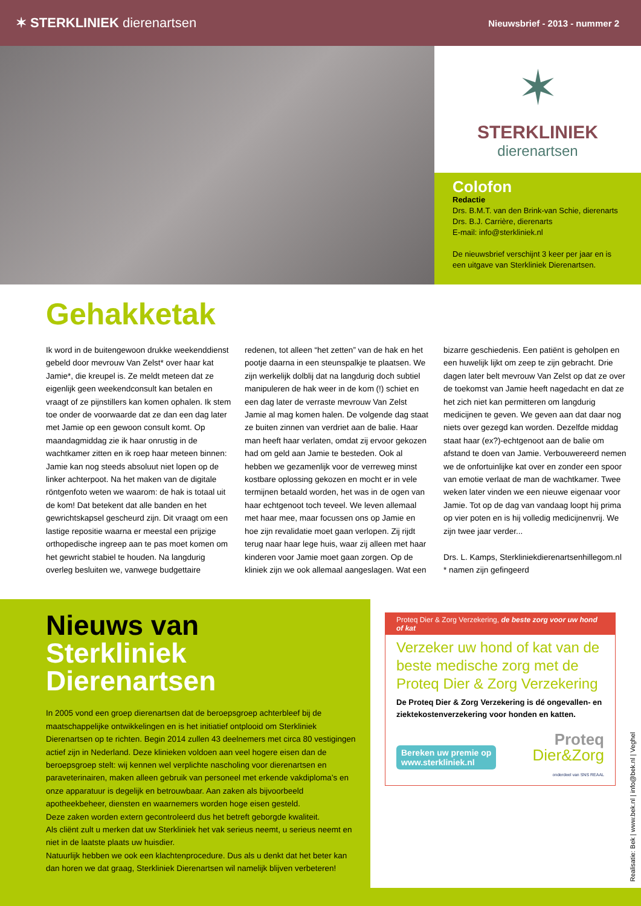✶ STERKLINIEK dierenartsen
Nieuwsbrief - 2013 - nummer 2
✶
STERKLINIEK
dierenartsen
Colofon
Redactie
Drs. B.M.T. van den Brink-van Schie, dierenarts
Drs. B.J. Carrière, dierenarts
E-mail: info@sterkliniek.nl
De nieuwsbrief verschijnt 3 keer per jaar en is een uitgave van Sterkliniek Dierenartsen.
Gehakketak
Ik word in de buitengewoon drukke weekenddienst gebeld door mevrouw Van Zelst* over haar kat Jamie*, die kreupel is. Ze meldt meteen dat ze eigenlijk geen weekendconsult kan betalen en vraagt of ze pijnstillers kan komen ophalen. Ik stem toe onder de voorwaarde dat ze dan een dag later met Jamie op een gewoon consult komt. Op maandagmiddag zie ik haar onrustig in de wachtkamer zitten en ik roep haar meteen binnen: Jamie kan nog steeds absoluut niet lopen op de linker achterpoot. Na het maken van de digitale röntgenfoto weten we waarom: de hak is totaal uit de kom! Dat betekent dat alle banden en het gewrichtskapsel gescheurd zijn. Dit vraagt om een lastige repositie waarna er meestal een prijzige orthopedische ingreep aan te pas moet komen om het gewricht stabiel te houden. Na langdurig overleg besluiten we, vanwege budgettaire redenen, tot alleen “het zetten” van de hak en het pootje daarna in een steunspalkje te plaatsen. We zijn werkelijk dolblij dat na langdurig doch subtiel manipuleren de hak weer in de kom (!) schiet en een dag later de verraste mevrouw Van Zelst Jamie al mag komen halen. De volgende dag staat ze buiten zinnen van verdriet aan de balie. Haar man heeft haar verlaten, omdat zij ervoor gekozen had om geld aan Jamie te besteden. Ook al hebben we gezamenlijk voor de verreweg minst kostbare oplossing gekozen en mocht er in vele termijnen betaald worden, het was in de ogen van haar echtgenoot toch teveel. We leven allemaal met haar mee, maar focussen ons op Jamie en hoe zijn revalidatie moet gaan verlopen. Zij rijdt terug naar haar lege huis, waar zij alleen met haar kinderen voor Jamie moet gaan zorgen. Op de kliniek zijn we ook allemaal aangeslagen. Wat een bizarre geschiedenis. Een patiënt is geholpen en een huwelijk lijkt om zeep te zijn gebracht. Drie dagen later belt mevrouw Van Zelst op dat ze over de toekomst van Jamie heeft nagedacht en dat ze het zich niet kan permitteren om langdurig medicijnen te geven. We geven aan dat daar nog niets over gezegd kan worden. Dezelfde middag staat haar (ex?)-echtgenoot aan de balie om afstand te doen van Jamie. Verbouwereerd nemen we de onfortuinlijke kat over en zonder een spoor van emotie verlaat de man de wachtkamer. Twee weken later vinden we een nieuwe eigenaar voor Jamie. Tot op de dag van vandaag loopt hij prima op vier poten en is hij volledig medicijnenvrij. We zijn twee jaar verder...
Drs. L. Kamps, Sterkliniekdierenartsenhillegom.nl
* namen zijn gefingeerd
Nieuws van
Sterkliniek Dierenartsen
In 2005 vond een groep dierenartsen dat de beroepsgroep achterbleef bij de maatschappelijke ontwikkelingen en is het initiatief ontplooid om Sterkliniek Dierenartsen op te richten. Begin 2014 zullen 43 deelnemers met circa 80 vestigingen actief zijn in Nederland. Deze klinieken voldoen aan veel hogere eisen dan de beroepsgroep stelt: wij kennen wel verplichte nascholing voor dierenartsen en paraveterinairen, maken alleen gebruik van personeel met erkende vakdiploma’s en onze apparatuur is degelijk en betrouwbaar. Aan zaken als bijvoorbeeld apotheekbeheer, diensten en waarnemers worden hoge eisen gesteld.
Deze zaken worden extern gecontroleerd dus het betreft geborgde kwaliteit.
Als cliënt zult u merken dat uw Sterkliniek het vak serieus neemt, u serieus neemt en niet in de laatste plaats uw huisdier.
Natuurlijk hebben we ook een klachtenprocedure. Dus als u denkt dat het beter kan dan horen we dat graag, Sterkliniek Dierenartsen wil namelijk blijven verbeteren!
Proteq Dier & Zorg Verzekering, de beste zorg voor uw hond of kat
Verzeker uw hond of kat van de beste medische zorg met de Proteq Dier & Zorg Verzekering
De Proteq Dier & Zorg Verzekering is dé ongevallen- en ziektekostenverzekering voor honden en katten.
Bereken uw premie op
www.sterkliniek.nl
Proteq
Dier&Zorg
onderdeel van SNS REAAL
Realisatie: Bek | www.bek.nl | info@bek.nl | Veghel